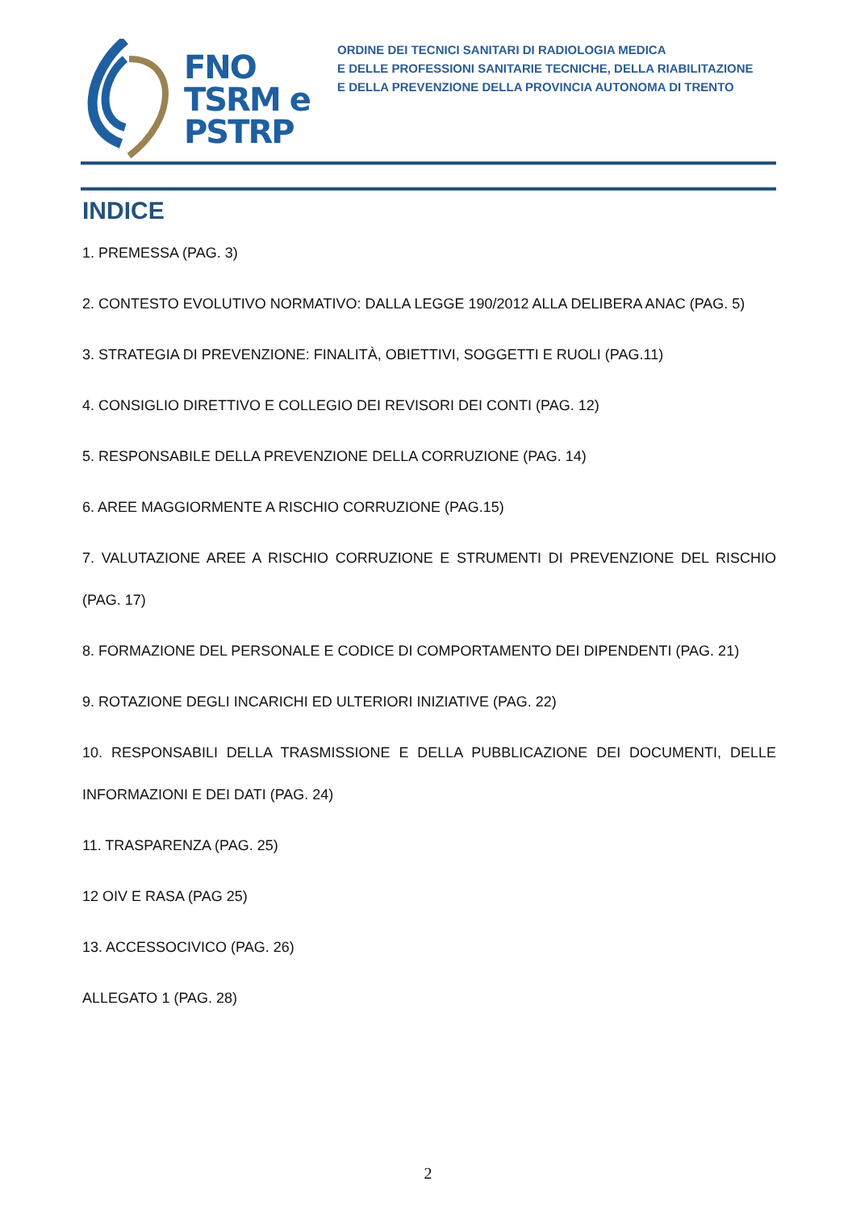FNO
TSRM e
PSTRP
ORDINE DEI TECNICI SANITARI DI RADIOLOGIA MEDICA
E DELLE PROFESSIONI SANITARIE TECNICHE, DELLA RIABILITAZIONE
E DELLA PREVENZIONE DELLA PROVINCIA AUTONOMA DI TRENTO
INDICE
1. PREMESSA (PAG. 3)
2. CONTESTO EVOLUTIVO NORMATIVO: DALLA LEGGE 190/2012 ALLA DELIBERA ANAC (PAG. 5)
3. STRATEGIA DI PREVENZIONE: FINALITÀ, OBIETTIVI, SOGGETTI E RUOLI (PAG.11)
4. CONSIGLIO DIRETTIVO E COLLEGIO DEI REVISORI DEI CONTI (PAG. 12)
5. RESPONSABILE DELLA PREVENZIONE DELLA CORRUZIONE (PAG. 14)
6. AREE MAGGIORMENTE A RISCHIO CORRUZIONE (PAG.15)
7. VALUTAZIONE AREE A RISCHIO CORRUZIONE E STRUMENTI DI PREVENZIONE DEL RISCHIO (PAG. 17)
8. FORMAZIONE DEL PERSONALE E CODICE DI COMPORTAMENTO DEI DIPENDENTI (PAG. 21)
9. ROTAZIONE DEGLI INCARICHI ED ULTERIORI INIZIATIVE (PAG. 22)
10. RESPONSABILI DELLA TRASMISSIONE E DELLA PUBBLICAZIONE DEI DOCUMENTI, DELLE INFORMAZIONI E DEI DATI (PAG. 24)
11. TRASPARENZA (PAG. 25)
12 OIV E RASA (PAG 25)
13. ACCESSOCIVICO (PAG. 26)
ALLEGATO 1 (PAG. 28)
2